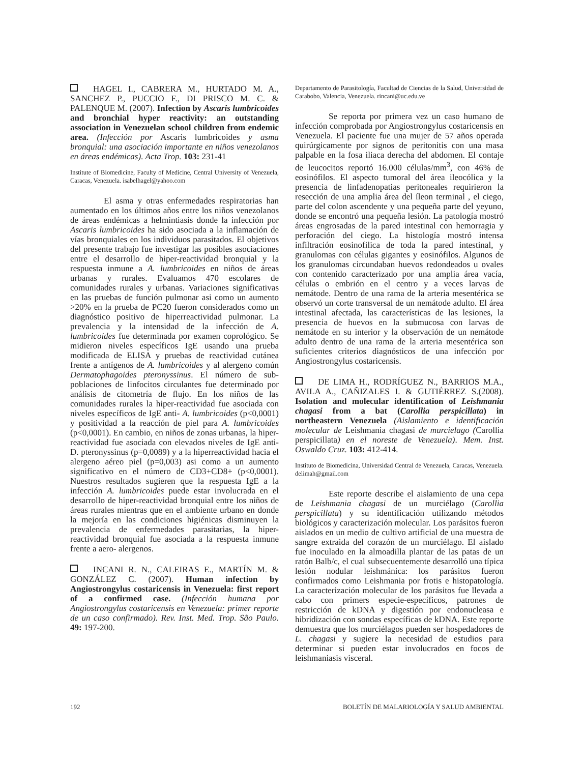HAGEL I., CABRERA M., HURTADO M. A., SANCHEZ P., PUCCIO F., DI PRISCO M. C. & PALENQUE M. (2007). Infection by Ascaris lumbricoides and bronchial hyper reactivity: an outstanding association in Venezuelan school children from endemic area. (Infección por Ascaris lumbricoides y asma bronquial: una asociación importante en niños venezolanos en áreas endémicas). Acta Trop. 103: 231-41
Institute of Biomedicine, Faculty of Medicine, Central University of Venezuela, Caracas, Venezuela. isabelhagel@yahoo.com
El asma y otras enfermedades respiratorias han aumentado en los últimos años entre los niños venezolanos de áreas endémicas a helmintiasis donde la infección por Ascaris lumbricoides ha sido asociada a la inflamación de vías bronquiales en los individuos parasitados. El objetivos del presente trabajo fue investigar las posibles asociaciones entre el desarrollo de hiper-reactividad bronquial y la respuesta inmune a A. lumbricoides en niños de áreas urbanas y rurales. Evaluamos 470 escolares de comunidades rurales y urbanas. Variaciones significativas en las pruebas de función pulmonar asi como un aumento >20% en la prueba de PC20 fueron considerados como un diagnóstico positivo de hiperreactividad pulmonar. La prevalencia y la intensidad de la infección de A. lumbricoides fue determinada por examen coprológico. Se midieron niveles específicos IgE usando una prueba modificada de ELISA y pruebas de reactividad cutánea frente a antígenos de A. lumbricoides y al alergeno común Dermatophagoides pteronyssinus. El número de sub-poblaciones de linfocitos circulantes fue determinado por análisis de citometría de flujo. En los niños de las comunidades rurales la hiper-reactividad fue asociada con niveles específicos de IgE anti- A. lumbricoides (p<0,0001) y positividad a la reacción de piel para A. lumbricoides (p<0,0001). En cambio, en niños de zonas urbanas, la hiper-reactividad fue asociada con elevados niveles de IgE anti-D. pteronyssinus (p=0,0089) y a la hiperreactividad hacia el alergeno aéreo piel (p=0,003) asi como a un aumento significativo en el número de CD3+CD8+ (p<0,0001). Nuestros resultados sugieren que la respuesta IgE a la infección A. lumbricoides puede estar involucrada en el desarrollo de hiper-reactividad bronquial entre los niños de áreas rurales mientras que en el ambiente urbano en donde la mejoría en las condiciones higiénicas disminuyen la prevalencia de enfermedades parasitarias, la hiper-reactividad bronquial fue asociada a la respuesta inmune frente a aero- alergenos.
INCANI R. N., CALEIRAS E., MARTÍN M. & GONZÁLEZ C. (2007). Human infection by Angiostrongylus costaricensis in Venezuela: first report of a confirmed case. (Infección humana por Angiostrongylus costaricensis en Venezuela: primer reporte de un caso confirmado). Rev. Inst. Med. Trop. São Paulo. 49: 197-200.
Departamento de Parasitología, Facultad de Ciencias de la Salud, Universidad de Carabobo, Valencia, Venezuela. rincani@uc.edu.ve
Se reporta por primera vez un caso humano de infección comprobada por Angiostrongylus costaricensis en Venezuela. El paciente fue una mujer de 57 años operada quirúrgicamente por signos de peritonitis con una masa palpable en la fosa iliaca derecha del abdomen. El contaje de leucocitos reportó 16.000 células/mm<sup>3</sup>, con 46% de eosinófilos. El aspecto tumoral del área ileocólica y la presencia de linfadenopatias peritoneales requirieron la resección de una amplia área del íleon terminal , el ciego, parte del colon ascendente y una pequeña parte del yeyuno, donde se encontró una pequeña lesión. La patología mostró áreas engrosadas de la pared intestinal con hemorragia y perforación del ciego. La histología mostró intensa infiltración eosinofilica de toda la pared intestinal, y granulomas con células gigantes y eosinófilos. Algunos de los granulomas circundaban huevos redondeados u ovales con contenido caracterizado por una amplia área vacía, células o embrión en el centro y a veces larvas de nemátode. Dentro de una rama de la arteria mesentérica se observó un corte transversal de un nemátode adulto. El área intestinal afectada, las características de las lesiones, la presencia de huevos en la submucosa con larvas de nemátode en su interior y la observación de un nemátode adulto dentro de una rama de la arteria mesentérica son suficientes criterios diagnósticos de una infección por Angiostrongylus costaricensis.
DE LIMA H., RODRÍGUEZ N., BARRIOS M.A., AVILA A., CAÑIZALES I. & GUTIÉRREZ S.(2008). Isolation and molecular identification of Leishmania chagasi from a bat (Carollia perspicillata) in northeastern Venezuela (Aislamiento e identificación molecular de Leishmania chagasi de murcielago (Carollia perspicillata) en el noreste de Venezuela). Mem. Inst. Oswaldo Cruz. 103: 412-414.
Instituto de Biomedicina, Universidad Central de Venezuela, Caracas, Venezuela. delimah@gmail.com
Este reporte describe el aislamiento de una cepa de Leishmania chagasi de un murciélago (Carollia perspicillata) y su identificación utilizando métodos biológicos y caracterización molecular. Los parásitos fueron aislados en un medio de cultivo artificial de una muestra de sangre extraida del corazón de un murciélago. El aislado fue inoculado en la almoadilla plantar de las patas de un ratón Balb/c, el cual subsecuentemente desarrolló una típica lesión nodular leishmánica: los parásitos fueron confirmados como Leishmania por frotis e histopatología. La caracterización molecular de los parásitos fue llevada a cabo con primers especie-específicos, patrones de restricción de kDNA y digestión por endonucleasa e hibridización con sondas específicas de kDNA. Este reporte demuestra que los murciélagos pueden ser hospedadores de L. chagasi y sugiere la necesidad de estudios para determinar si pueden estar involucrados en focos de leishmaniasis visceral.
192 BOLETÍN DE MALARIOLOGÍA Y SALUD AMBIENTAL